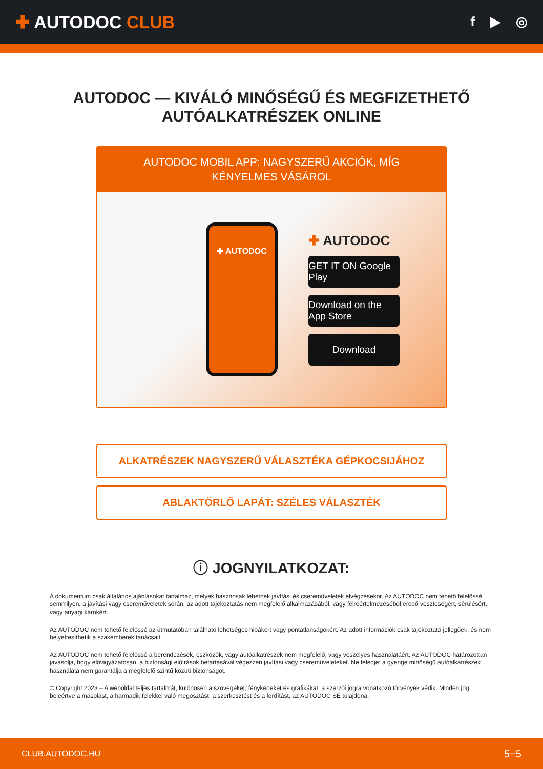✚ AUTODOC CLUB
f ▶ ◎
AUTODOC — KIVÁLÓ MINŐSÉGŰ ÉS MEGFIZETHETŐ
AUTÓALKATRÉSZEK ONLINE
AUTODOC MOBIL APP: NAGYSZERŰ AKCIÓK, MÍG KÉNYELMES VÁSÁROL
✚ AUTODOC
✚ AUTODOC
GET IT ON Google Play
Download on the App Store
Download
ALKATRÉSZEK NAGYSZERŰ VÁLASZTÉKA GÉPKOCSIJÁHOZ
ABLAKTÖRLŐ LAPÁT: SZÉLES VÁLASZTÉK
ⓘ JOGNYILATKOZAT:
A dokumentum csak általános ajánlásokat tartalmaz, melyek hasznosak lehetnek javítási és csereműveletek elvégzésekor. Az AUTODOC nem tehető felelőssé semmilyen, a javítási vagy csereműveletek során, az adott tájékoztatás nem megfelelő alkalmazásából, vagy félreértelmezéséből eredő veszteségért, sérülésért, vagy anyagi károkért.
Az AUTODOC nem tehető felelőssé az útmutatóban található lehetséges hibákért vagy pontatlanságokért. Az adott információk csak tájékoztató jellegűek, és nem helyettesíthetik a szakemberek tanácsait.
Az AUTODOC nem tehető felelőssé a berendezések, eszközök, vagy autóalkatrészek nem megfelelő, vagy veszélyes használatáért. Az AUTODOC határozottan javasolja, hogy elővigyázatosan, a biztonsági előírások betartásával végezzen javítási vagy csereműveleteket. Ne feledje: a gyenge minőségű autóalkatrészek használata nem garantálja a megfelelő szintű közúti biztonságot.
© Copyright 2023 – A weboldal teljes tartalmát, különösen a szövegeket, fényképeket és grafikákat, a szerzői jogra vonatkozó törvények védik. Minden jog, beleértve a másolást, a harmadik felekkel való megosztást, a szerkesztést és a fordítást, az AUTODOC SE tulajdona.
CLUB.AUTODOC.HU 5−5